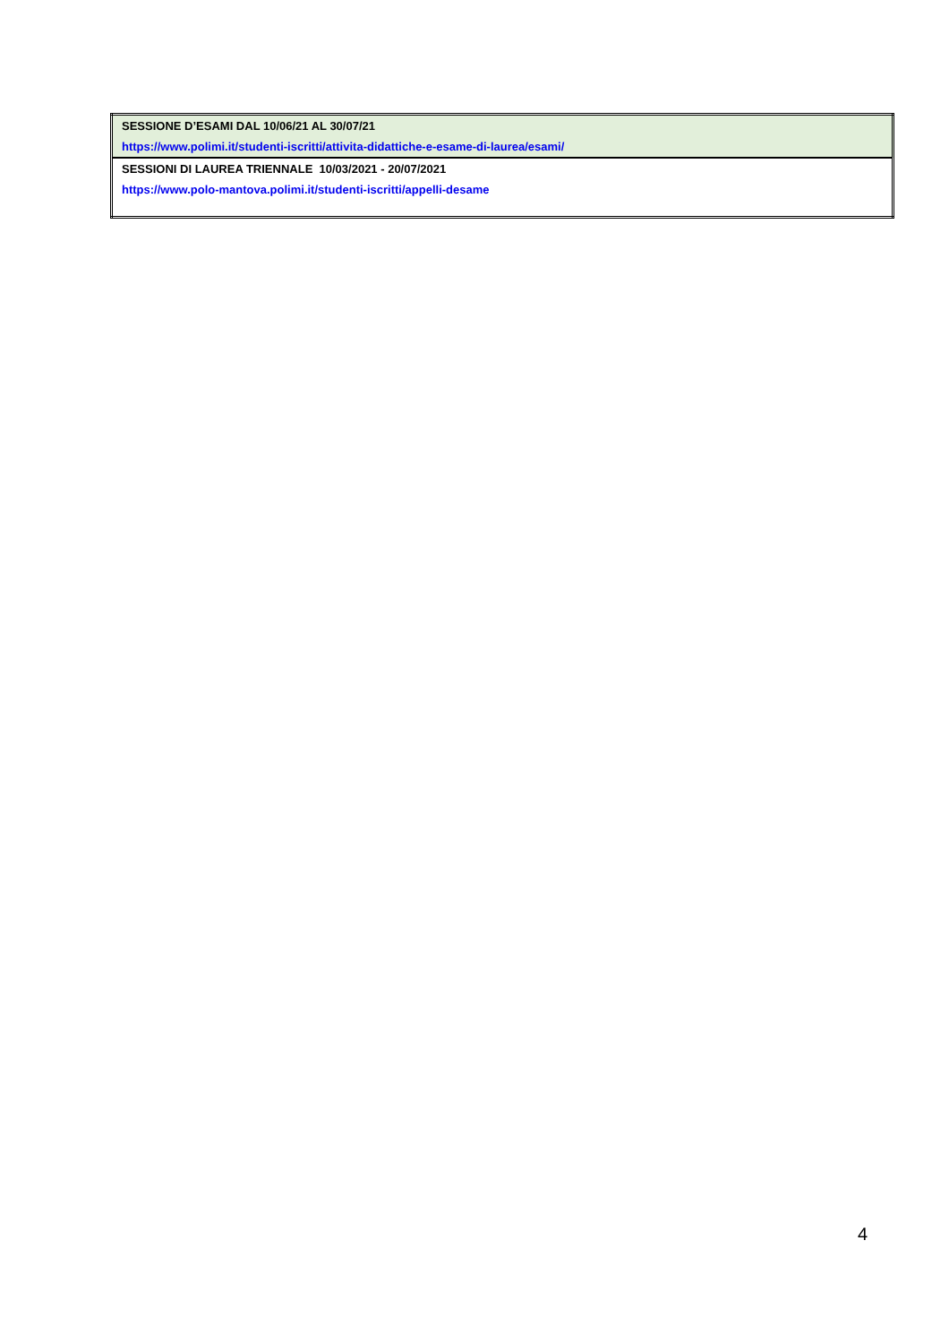| SESSIONE D’ESAMI DAL 10/06/21 AL 30/07/21 |
| https://www.polimi.it/studenti-iscritti/attivita-didattiche-e-esame-di-laurea/esami/ |
| SESSIONI DI LAUREA TRIENNALE 10/03/2021 - 20/07/2021 |
| https://www.polo-mantova.polimi.it/studenti-iscritti/appelli-desame |
4